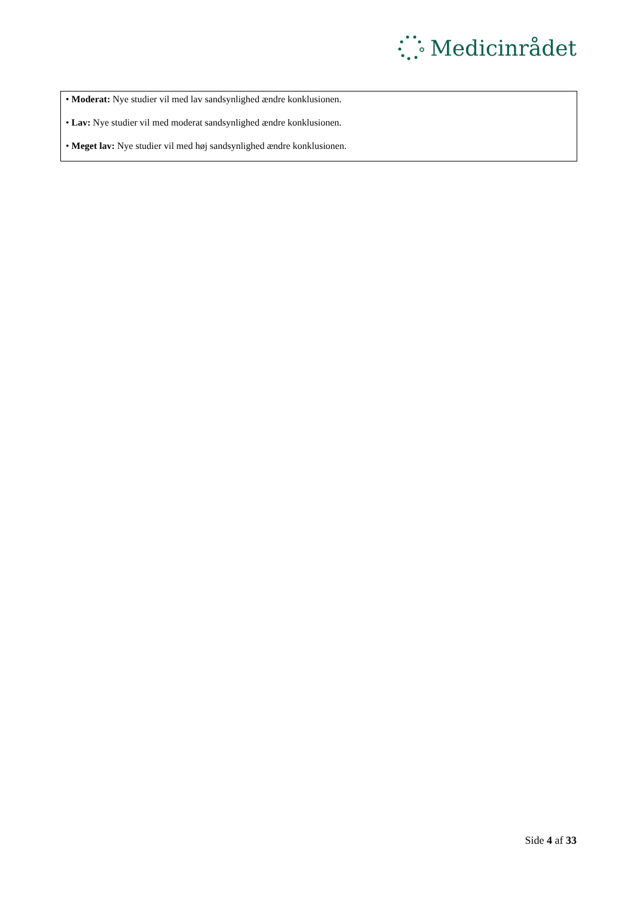Medicinrådet
• Moderat: Nye studier vil med lav sandsynlighed ændre konklusionen.
• Lav: Nye studier vil med moderat sandsynlighed ændre konklusionen.
• Meget lav: Nye studier vil med høj sandsynlighed ændre konklusionen.
Side 4 af 33